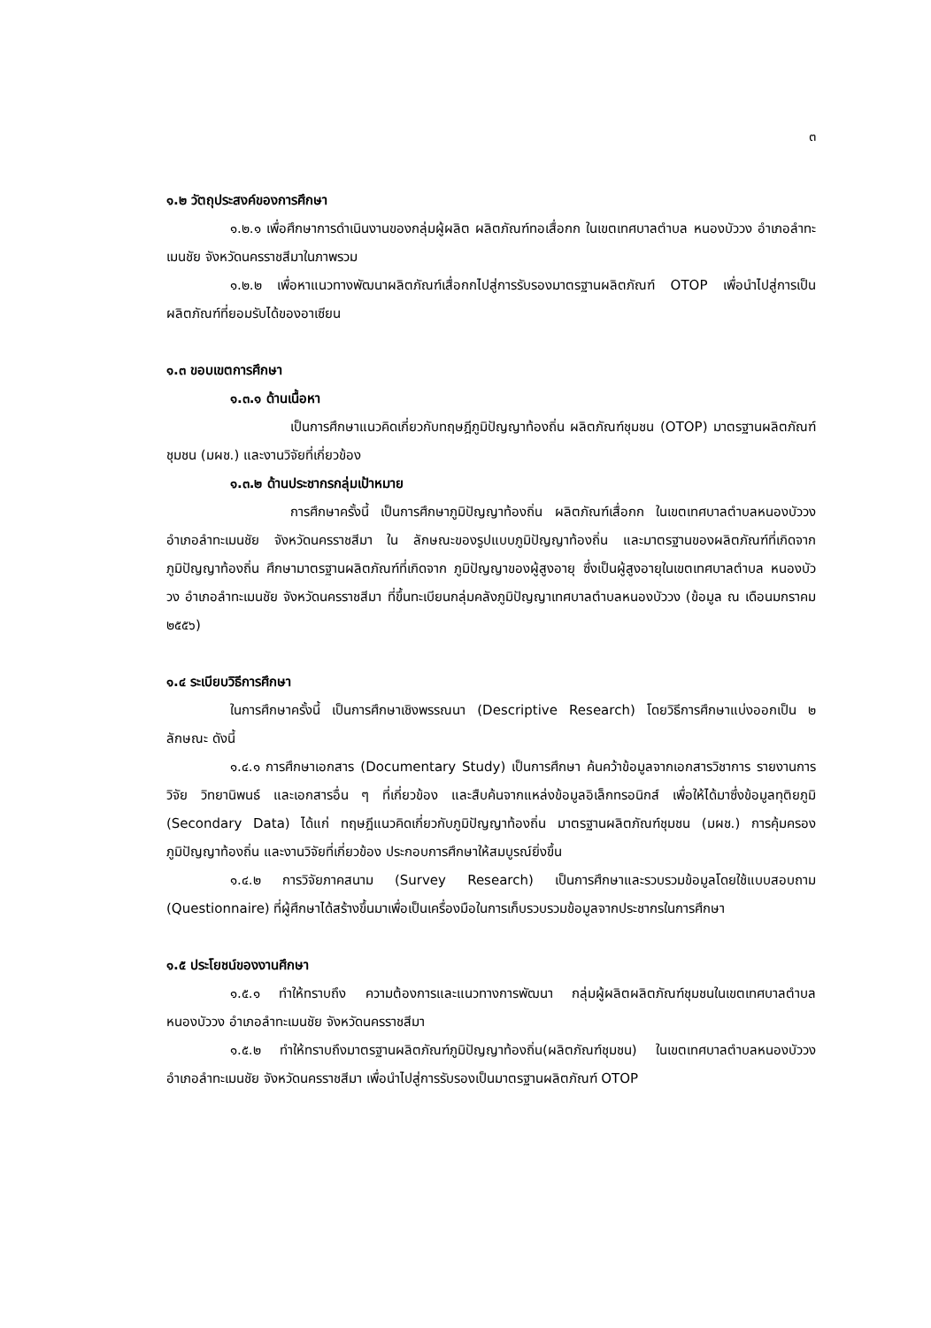๓
๑.๒ วัตถุประสงค์ของการศึกษา
๑.๒.๑ เพื่อศึกษาการดำเนินงานของกลุ่มผู้ผลิต ผลิตภัณฑ์ทอเสื่อกก ในเขตเทศบาลตำบล หนองบัววง อำเภอลำทะเมนชัย จังหวัดนครราชสีมาในภาพรวม
๑.๒.๒ เพื่อหาแนวทางพัฒนาผลิตภัณฑ์เสื่อกกไปสู่การรับรองมาตรฐานผลิตภัณฑ์ OTOP เพื่อนำไปสู่การเป็นผลิตภัณฑ์ที่ยอมรับได้ของอาเซียน
๑.๓ ขอบเขตการศึกษา
๑.๓.๑ ด้านเนื้อหา
เป็นการศึกษาแนวคิดเกี่ยวกับทฤษฎีภูมิปัญญาท้องถิ่น ผลิตภัณฑ์ชุมชน (OTOP) มาตรฐานผลิตภัณฑ์ชุมชน (มผช.) และงานวิจัยที่เกี่ยวข้อง
๑.๓.๒ ด้านประชากรกลุ่มเป้าหมาย
การศึกษาครั้งนี้ เป็นการศึกษาภูมิปัญญาท้องถิ่น ผลิตภัณฑ์เสื่อกก ในเขตเทศบาลตำบลหนองบัววง อำเภอลำทะเมนชัย จังหวัดนครราชสีมา ใน ลักษณะของรูปแบบภูมิปัญญาท้องถิ่น และมาตรฐานของผลิตภัณฑ์ที่เกิดจากภูมิปัญญาท้องถิ่น ศึกษามาตรฐานผลิตภัณฑ์ที่เกิดจาก ภูมิปัญญาของผู้สูงอายุ ซึ่งเป็นผู้สูงอายุในเขตเทศบาลตำบล หนองบัววง อำเภอลำทะเมนชัย จังหวัดนครราชสีมา ที่ขึ้นทะเบียนกลุ่มคลังภูมิปัญญาเทศบาลตำบลหนองบัววง (ข้อมูล ณ เดือนมกราคม ๒๕๕๖)
๑.๔ ระเบียบวิธีการศึกษา
ในการศึกษาครั้งนี้ เป็นการศึกษาเชิงพรรณนา (Descriptive Research) โดยวิธีการศึกษาแบ่งออกเป็น ๒ ลักษณะ ดังนี้
๑.๔.๑ การศึกษาเอกสาร (Documentary Study) เป็นการศึกษา ค้นคว้าข้อมูลจากเอกสารวิชาการ รายงานการวิจัย วิทยานิพนธ์ และเอกสารอื่น ๆ ที่เกี่ยวข้อง และสืบค้นจากแหล่งข้อมูลอิเล็กทรอนิกส์ เพื่อให้ได้มาซึ่งข้อมูลทุติยภูมิ (Secondary Data) ได้แก่ ทฤษฎีแนวคิดเกี่ยวกับภูมิปัญญาท้องถิ่น มาตรฐานผลิตภัณฑ์ชุมชน (มผช.) การคุ้มครองภูมิปัญญาท้องถิ่น และงานวิจัยที่เกี่ยวข้อง ประกอบการศึกษาให้สมบูรณ์ยิ่งขึ้น
๑.๔.๒ การวิจัยภาคสนาม (Survey Research) เป็นการศึกษาและรวบรวมข้อมูลโดยใช้แบบสอบถาม (Questionnaire) ที่ผู้ศึกษาได้สร้างขึ้นมาเพื่อเป็นเครื่องมือในการเก็บรวบรวมข้อมูลจากประชากรในการศึกษา
๑.๕ ประโยชน์ของงานศึกษา
๑.๕.๑ ทำให้ทราบถึง ความต้องการและแนวทางการพัฒนา กลุ่มผู้ผลิตผลิตภัณฑ์ชุมชนในเขตเทศบาลตำบลหนองบัววง อำเภอลำทะเมนชัย จังหวัดนครราชสีมา
๑.๕.๒ ทำให้ทราบถึงมาตรฐานผลิตภัณฑ์ภูมิปัญญาท้องถิ่น(ผลิตภัณฑ์ชุมชน) ในเขตเทศบาลตำบลหนองบัววง อำเภอลำทะเมนชัย จังหวัดนครราชสีมา เพื่อนำไปสู่การรับรองเป็นมาตรฐานผลิตภัณฑ์ OTOP